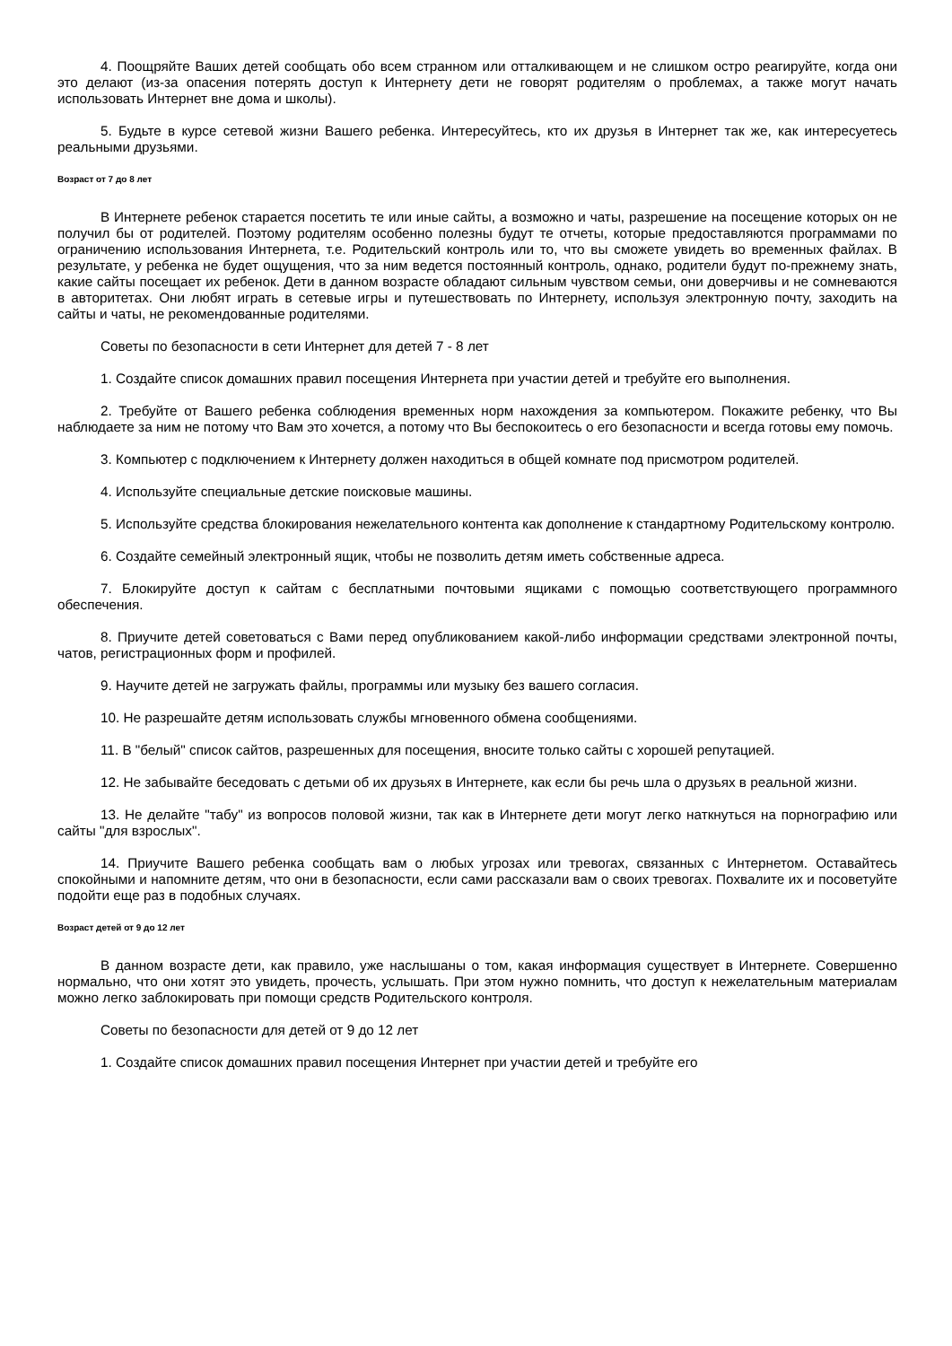4. Поощряйте Ваших детей сообщать обо всем странном или отталкивающем и не слишком остро реагируйте, когда они это делают (из-за опасения потерять доступ к Интернету дети не говорят родителям о проблемах, а также могут начать использовать Интернет вне дома и школы).
5. Будьте в курсе сетевой жизни Вашего ребенка. Интересуйтесь, кто их друзья в Интернет так же, как интересуетесь реальными друзьями.
Возраст от 7 до 8 лет
В Интернете ребенок старается посетить те или иные сайты, а возможно и чаты, разрешение на посещение которых он не получил бы от родителей. Поэтому родителям особенно полезны будут те отчеты, которые предоставляются программами по ограничению использования Интернета, т.е. Родительский контроль или то, что вы сможете увидеть во временных файлах. В результате, у ребенка не будет ощущения, что за ним ведется постоянный контроль, однако, родители будут по-прежнему знать, какие сайты посещает их ребенок. Дети в данном возрасте обладают сильным чувством семьи, они доверчивы и не сомневаются в авторитетах. Они любят играть в сетевые игры и путешествовать по Интернету, используя электронную почту, заходить на сайты и чаты, не рекомендованные родителями.
Советы по безопасности в сети Интернет для детей 7 - 8 лет
1. Создайте список домашних правил посещения Интернета при участии детей и требуйте его выполнения.
2. Требуйте от Вашего ребенка соблюдения временных норм нахождения за компьютером. Покажите ребенку, что Вы наблюдаете за ним не потому что Вам это хочется, а потому что Вы беспокоитесь о его безопасности и всегда готовы ему помочь.
3. Компьютер с подключением к Интернету должен находиться в общей комнате под присмотром родителей.
4. Используйте специальные детские поисковые машины.
5. Используйте средства блокирования нежелательного контента как дополнение к стандартному Родительскому контролю.
6. Создайте семейный электронный ящик, чтобы не позволить детям иметь собственные адреса.
7. Блокируйте доступ к сайтам с бесплатными почтовыми ящиками с помощью соответствующего программного обеспечения.
8. Приучите детей советоваться с Вами перед опубликованием какой-либо информации средствами электронной почты, чатов, регистрационных форм и профилей.
9. Научите детей не загружать файлы, программы или музыку без вашего согласия.
10. Не разрешайте детям использовать службы мгновенного обмена сообщениями.
11. В "белый" список сайтов, разрешенных для посещения, вносите только сайты с хорошей репутацией.
12. Не забывайте беседовать с детьми об их друзьях в Интернете, как если бы речь шла о друзьях в реальной жизни.
13. Не делайте "табу" из вопросов половой жизни, так как в Интернете дети могут легко наткнуться на порнографию или сайты "для взрослых".
14. Приучите Вашего ребенка сообщать вам о любых угрозах или тревогах, связанных с Интернетом. Оставайтесь спокойными и напомните детям, что они в безопасности, если сами рассказали вам о своих тревогах. Похвалите их и посоветуйте подойти еще раз в подобных случаях.
Возраст детей от 9 до 12 лет
В данном возрасте дети, как правило, уже наслышаны о том, какая информация существует в Интернете. Совершенно нормально, что они хотят это увидеть, прочесть, услышать. При этом нужно помнить, что доступ к нежелательным материалам можно легко заблокировать при помощи средств Родительского контроля.
Советы по безопасности для детей от 9 до 12 лет
1. Создайте список домашних правил посещения Интернет при участии детей и требуйте его